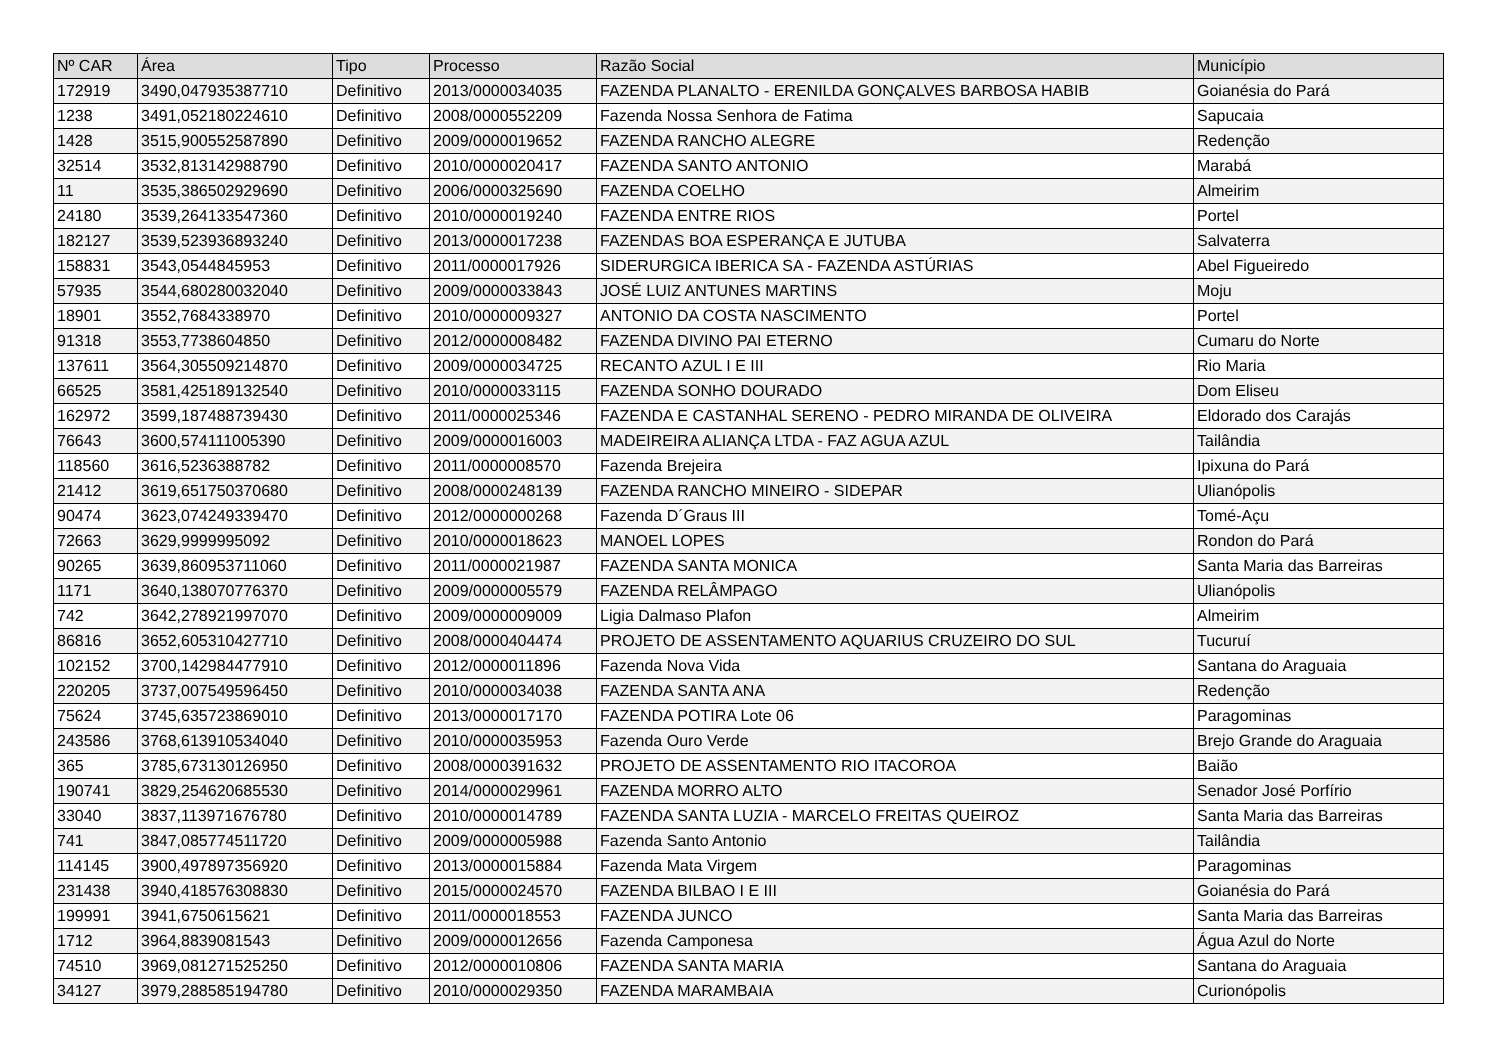| Nº CAR | Área | Tipo | Processo | Razão Social | Município |
| --- | --- | --- | --- | --- | --- |
| 172919 | 3490,047935387710 | Definitivo | 2013/0000034035 | FAZENDA PLANALTO - ERENILDA GONÇALVES BARBOSA HABIB | Goianésia do Pará |
| 1238 | 3491,052180224610 | Definitivo | 2008/0000552209 | Fazenda Nossa Senhora de Fatima | Sapucaia |
| 1428 | 3515,900552587890 | Definitivo | 2009/0000019652 | FAZENDA RANCHO ALEGRE | Redenção |
| 32514 | 3532,813142988790 | Definitivo | 2010/0000020417 | FAZENDA SANTO ANTONIO | Marabá |
| 11 | 3535,386502929690 | Definitivo | 2006/0000325690 | FAZENDA COELHO | Almeirim |
| 24180 | 3539,264133547360 | Definitivo | 2010/0000019240 | FAZENDA ENTRE RIOS | Portel |
| 182127 | 3539,523936893240 | Definitivo | 2013/0000017238 | FAZENDAS BOA ESPERANÇA E JUTUBA | Salvaterra |
| 158831 | 3543,0544845953 | Definitivo | 2011/0000017926 | SIDERURGICA IBERICA SA - FAZENDA ASTÚRIAS | Abel Figueiredo |
| 57935 | 3544,680280032040 | Definitivo | 2009/0000033843 | JOSÉ LUIZ ANTUNES MARTINS | Moju |
| 18901 | 3552,7684338970 | Definitivo | 2010/0000009327 | ANTONIO DA COSTA NASCIMENTO | Portel |
| 91318 | 3553,7738604850 | Definitivo | 2012/0000008482 | FAZENDA DIVINO PAI ETERNO | Cumaru do Norte |
| 137611 | 3564,305509214870 | Definitivo | 2009/0000034725 | RECANTO AZUL I E III | Rio Maria |
| 66525 | 3581,425189132540 | Definitivo | 2010/0000033115 | FAZENDA SONHO DOURADO | Dom Eliseu |
| 162972 | 3599,187488739430 | Definitivo | 2011/0000025346 | FAZENDA E CASTANHAL SERENO - PEDRO MIRANDA DE OLIVEIRA | Eldorado dos Carajás |
| 76643 | 3600,574111005390 | Definitivo | 2009/0000016003 | MADEIREIRA ALIANÇA LTDA - FAZ AGUA AZUL | Tailândia |
| 118560 | 3616,5236388782 | Definitivo | 2011/0000008570 | Fazenda Brejeira | Ipixuna do Pará |
| 21412 | 3619,651750370680 | Definitivo | 2008/0000248139 | FAZENDA RANCHO MINEIRO - SIDEPAR | Ulianópolis |
| 90474 | 3623,074249339470 | Definitivo | 2012/0000000268 | Fazenda D´Graus III | Tomé-Açu |
| 72663 | 3629,9999995092 | Definitivo | 2010/0000018623 | MANOEL LOPES | Rondon do Pará |
| 90265 | 3639,860953711060 | Definitivo | 2011/0000021987 | FAZENDA SANTA MONICA | Santa Maria das Barreiras |
| 1171 | 3640,138070776370 | Definitivo | 2009/0000005579 | FAZENDA RELÂMPAGO | Ulianópolis |
| 742 | 3642,278921997070 | Definitivo | 2009/0000009009 | Ligia Dalmaso Plafon | Almeirim |
| 86816 | 3652,605310427710 | Definitivo | 2008/0000404474 | PROJETO DE ASSENTAMENTO AQUARIUS CRUZEIRO DO SUL | Tucuruí |
| 102152 | 3700,142984477910 | Definitivo | 2012/0000011896 | Fazenda Nova Vida | Santana do Araguaia |
| 220205 | 3737,007549596450 | Definitivo | 2010/0000034038 | FAZENDA SANTA ANA | Redenção |
| 75624 | 3745,635723869010 | Definitivo | 2013/0000017170 | FAZENDA POTIRA Lote 06 | Paragominas |
| 243586 | 3768,613910534040 | Definitivo | 2010/0000035953 | Fazenda Ouro Verde | Brejo Grande do Araguaia |
| 365 | 3785,673130126950 | Definitivo | 2008/0000391632 | PROJETO DE ASSENTAMENTO RIO ITACOROA | Baião |
| 190741 | 3829,254620685530 | Definitivo | 2014/0000029961 | FAZENDA MORRO ALTO | Senador José Porfírio |
| 33040 | 3837,113971676780 | Definitivo | 2010/0000014789 | FAZENDA SANTA LUZIA - MARCELO FREITAS QUEIROZ | Santa Maria das Barreiras |
| 741 | 3847,085774511720 | Definitivo | 2009/0000005988 | Fazenda Santo Antonio | Tailândia |
| 114145 | 3900,497897356920 | Definitivo | 2013/0000015884 | Fazenda Mata Virgem | Paragominas |
| 231438 | 3940,418576308830 | Definitivo | 2015/0000024570 | FAZENDA BILBAO I E III | Goianésia do Pará |
| 199991 | 3941,6750615621 | Definitivo | 2011/0000018553 | FAZENDA JUNCO | Santa Maria das Barreiras |
| 1712 | 3964,8839081543 | Definitivo | 2009/0000012656 | Fazenda Camponesa | Água Azul do Norte |
| 74510 | 3969,081271525250 | Definitivo | 2012/0000010806 | FAZENDA SANTA MARIA | Santana do Araguaia |
| 34127 | 3979,288585194780 | Definitivo | 2010/0000029350 | FAZENDA MARAMBAIA | Curionópolis |